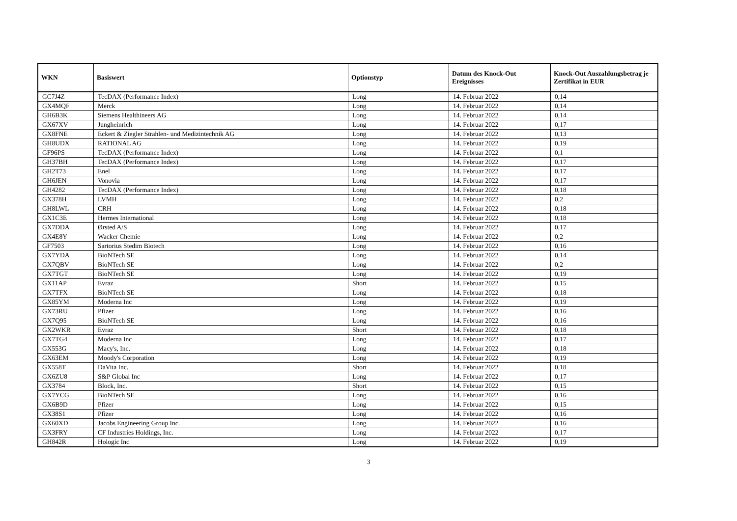| WKN | Basiswert | Optionstyp | Datum des Knock-Out Ereignisses | Knock-Out Auszahlungsbetrag je Zertifikat in EUR |
| --- | --- | --- | --- | --- |
| GC7J4Z | TecDAX (Performance Index) | Long | 14. Februar 2022 | 0,14 |
| GX4MQF | Merck | Long | 14. Februar 2022 | 0,14 |
| GH6B3K | Siemens Healthineers AG | Long | 14. Februar 2022 | 0,14 |
| GX67XV | Jungheinrich | Long | 14. Februar 2022 | 0,17 |
| GX8FNE | Eckert & Ziegler Strahlen- und Medizintechnik AG | Long | 14. Februar 2022 | 0,13 |
| GH8UDX | RATIONAL AG | Long | 14. Februar 2022 | 0,19 |
| GF96PS | TecDAX (Performance Index) | Long | 14. Februar 2022 | 0,1 |
| GH37BH | TecDAX (Performance Index) | Long | 14. Februar 2022 | 0,17 |
| GH2T73 | Enel | Long | 14. Februar 2022 | 0,17 |
| GH6JEN | Vonovia | Long | 14. Februar 2022 | 0,17 |
| GH4282 | TecDAX (Performance Index) | Long | 14. Februar 2022 | 0,18 |
| GX378H | LVMH | Long | 14. Februar 2022 | 0,2 |
| GH8LWL | CRH | Long | 14. Februar 2022 | 0,18 |
| GX1C3E | Hermes International | Long | 14. Februar 2022 | 0,18 |
| GX7DDA | Ørsted A/S | Long | 14. Februar 2022 | 0,17 |
| GX4E8Y | Wacker Chemie | Long | 14. Februar 2022 | 0,2 |
| GF7503 | Sartorius Stedim Biotech | Long | 14. Februar 2022 | 0,16 |
| GX7YDA | BioNTech SE | Long | 14. Februar 2022 | 0,14 |
| GX7QBV | BioNTech SE | Long | 14. Februar 2022 | 0,2 |
| GX7TGT | BioNTech SE | Long | 14. Februar 2022 | 0,19 |
| GX11AP | Evraz | Short | 14. Februar 2022 | 0,15 |
| GX7TFX | BioNTech SE | Long | 14. Februar 2022 | 0,18 |
| GX85YM | Moderna Inc | Long | 14. Februar 2022 | 0,19 |
| GX73RU | Pfizer | Long | 14. Februar 2022 | 0,16 |
| GX7Q95 | BioNTech SE | Long | 14. Februar 2022 | 0,16 |
| GX2WKR | Evraz | Short | 14. Februar 2022 | 0,18 |
| GX7TG4 | Moderna Inc | Long | 14. Februar 2022 | 0,17 |
| GX553G | Macy's, Inc. | Long | 14. Februar 2022 | 0,18 |
| GX63EM | Moody's Corporation | Long | 14. Februar 2022 | 0,19 |
| GX558T | DaVita Inc. | Short | 14. Februar 2022 | 0,18 |
| GX6ZU8 | S&P Global Inc | Long | 14. Februar 2022 | 0,17 |
| GX3784 | Block, Inc. | Short | 14. Februar 2022 | 0,15 |
| GX7YCG | BioNTech SE | Long | 14. Februar 2022 | 0,16 |
| GX6B9D | Pfizer | Long | 14. Februar 2022 | 0,15 |
| GX38S1 | Pfizer | Long | 14. Februar 2022 | 0,16 |
| GX60XD | Jacobs Engineering Group Inc. | Long | 14. Februar 2022 | 0,16 |
| GX3FRY | CF Industries Holdings, Inc. | Long | 14. Februar 2022 | 0,17 |
| GH842R | Hologic Inc | Long | 14. Februar 2022 | 0,19 |
3